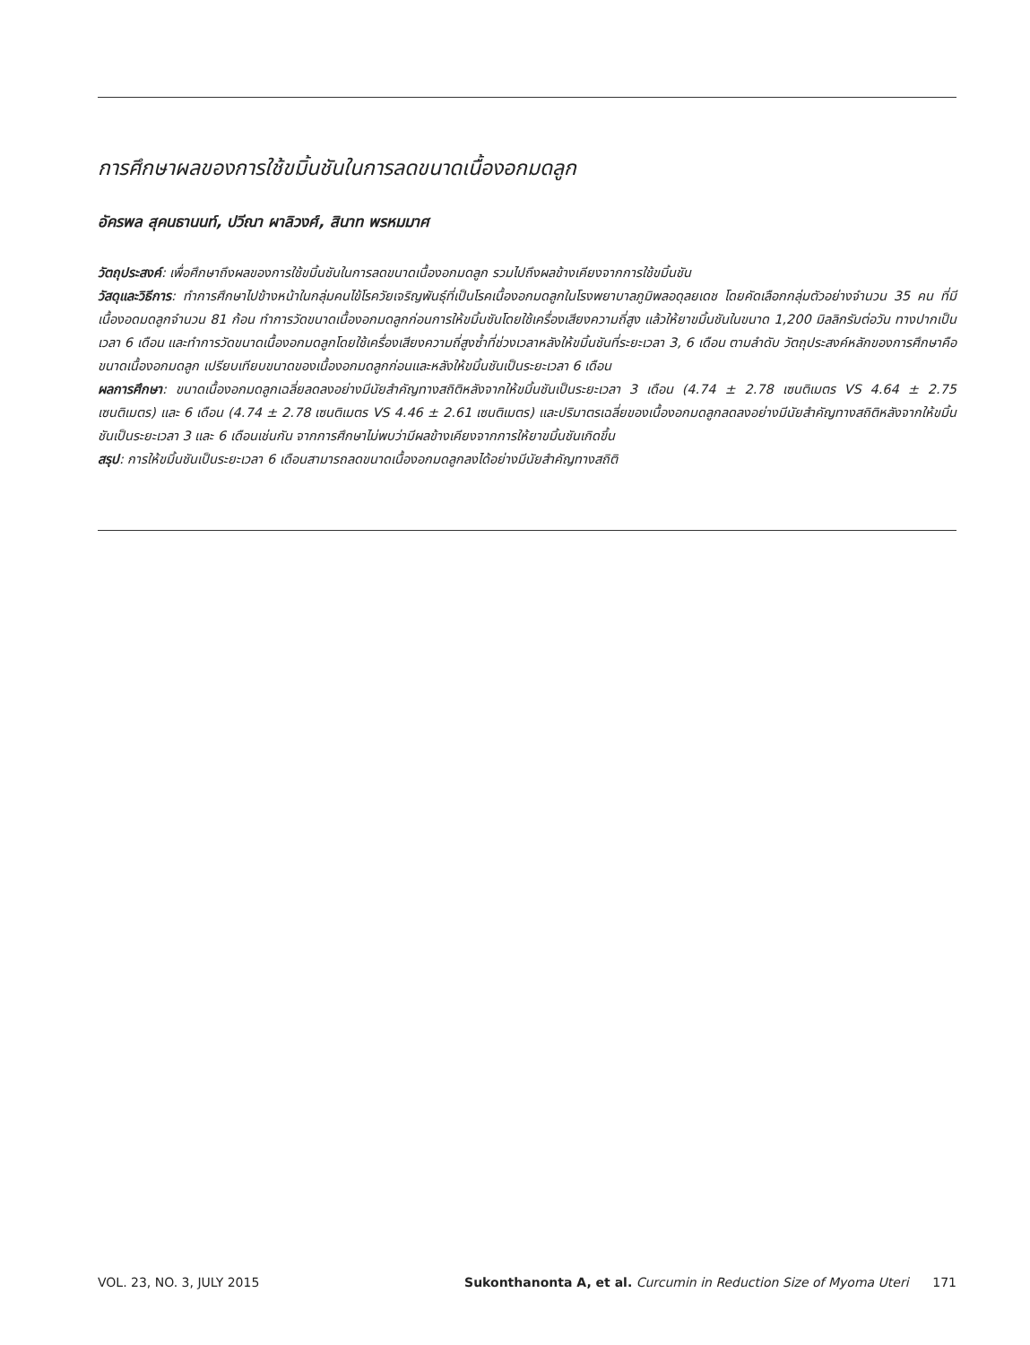การศึกษาผลของการใช้ขมิ้นชันในการลดขนาดเนื้องอกมดลูก
อัครพล สุคนธานนท์, ปวีณา ผาลิวงศ์, สินาท พรหมมาศ
วัตถุประสงค์: เพื่อศึกษาถึงผลของการใช้ขมิ้นชันในการลดขนาดเนื้องอกมดลูก รวมไปถึงผลข้างเคียงจากการใช้ขมิ้นชัน
วัสดุและวิธีการ: ทำการศึกษาไปข้างหน้าในกลุ่มคนไข้โรควัยเจริญพันธุ์ที่เป็นโรคเนื้องอกมดลูกในโรงพยาบาลภูมิพลอดุลยเดช โดยคัดเลือกกลุ่มตัวอย่างจำนวน 35 คน ที่มีเนื้องอดมดลูกจำนวน 81 ก้อน ทำการวัดขนาดเนื้องอกมดลูกก่อนการให้ขมิ้นชันโดยใช้เครื่องเสียงความถี่สูง แล้วให้ยาขมิ้นชันในขนาด 1,200 มิลลิกรัมต่อวัน ทางปากเป็นเวลา 6 เดือน และทำการวัดขนาดเนื้องอกมดลูกโดยใช้เครื่องเสียงความถี่สูงซ้ำที่ช่วงเวลาหลังให้ขมิ้นชันที่ระยะเวลา 3, 6 เดือน ตามลำดับ วัตถุประสงค์หลักของการศึกษาคือขนาดเนื้องอกมดลูก เปรียบเทียบขนาดของเนื้องอกมดลูกก่อนและหลังให้ขมิ้นชันเป็นระยะเวลา 6 เดือน
ผลการศึกษา: ขนาดเนื้องอกมดลูกเฉลี่ยลดลงอย่างมีนัยสำคัญทางสถิติหลังจากให้ขมิ้นชันเป็นระยะเวลา 3 เดือน (4.74 ± 2.78 เซนติเมตร VS 4.64 ± 2.75 เซนติเมตร) และ 6 เดือน (4.74 ± 2.78 เซนติเมตร VS 4.46 ± 2.61 เซนติเมตร) และปริมาตรเฉลี่ยของเนื้องอกมดลูกลดลงอย่างมีนัยสำคัญทางสถิติหลังจากให้ขมิ้นชันเป็นระยะเวลา 3 และ 6 เดือนเช่นกัน จากการศึกษาไม่พบว่ามีผลข้างเคียงจากการให้ยาขมิ้นชันเกิดขึ้น
สรุป: การให้ขมิ้นชันเป็นระยะเวลา 6 เดือนสามารถลดขนาดเนื้องอกมดลูกลงได้อย่างมีนัยสำคัญทางสถิติ
VOL. 23, NO. 3, JULY 2015 Sukonthanonta A, et al. Curcumin in Reduction Size of Myoma Uteri 171